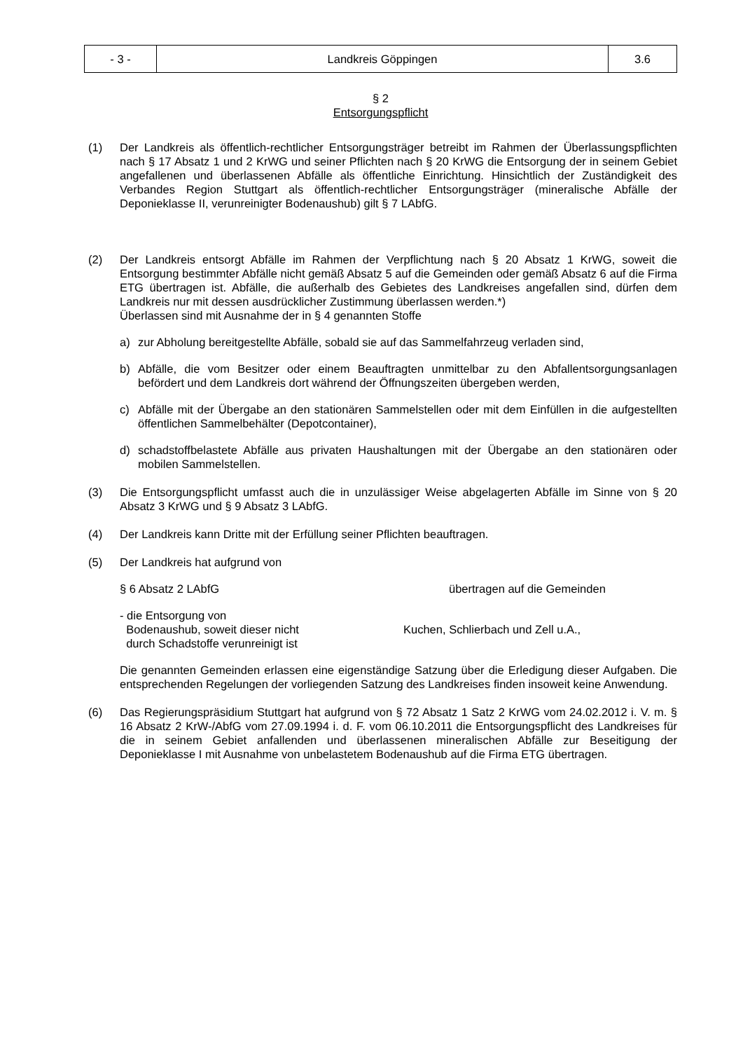| - 3 - | Landkreis Göppingen | 3.6 |
§ 2
Entsorgungspflicht
(1) Der Landkreis als öffentlich-rechtlicher Entsorgungsträger betreibt im Rahmen der Überlassungspflichten nach § 17 Absatz 1 und 2 KrWG und seiner Pflichten nach § 20 KrWG die Entsorgung der in seinem Gebiet angefallenen und überlassenen Abfälle als öffentliche Einrichtung. Hinsichtlich der Zuständigkeit des Verbandes Region Stuttgart als öffentlich-rechtlicher Entsorgungsträger (mineralische Abfälle der Deponieklasse II, verunreinigter Bodenaushub) gilt § 7 LAbfG.
(2) Der Landkreis entsorgt Abfälle im Rahmen der Verpflichtung nach § 20 Absatz 1 KrWG, soweit die Entsorgung bestimmter Abfälle nicht gemäß Absatz 5 auf die Gemeinden oder gemäß Absatz 6 auf die Firma ETG übertragen ist. Abfälle, die außerhalb des Gebietes des Landkreises angefallen sind, dürfen dem Landkreis nur mit dessen ausdrücklicher Zustimmung überlassen werden.*)
Überlassen sind mit Ausnahme der in § 4 genannten Stoffe
a) zur Abholung bereitgestellte Abfälle, sobald sie auf das Sammelfahrzeug verladen sind,
b) Abfälle, die vom Besitzer oder einem Beauftragten unmittelbar zu den Abfallentsorgungsanlagen befördert und dem Landkreis dort während der Öffnungszeiten übergeben werden,
c) Abfälle mit der Übergabe an den stationären Sammelstellen oder mit dem Einfüllen in die aufgestellten öffentlichen Sammelbehälter (Depotcontainer),
d) schadstoffbelastete Abfälle aus privaten Haushaltungen mit der Übergabe an den stationären oder mobilen Sammelstellen.
(3) Die Entsorgungspflicht umfasst auch die in unzulässiger Weise abgelagerten Abfälle im Sinne von § 20 Absatz 3 KrWG und § 9 Absatz 3 LAbfG.
(4) Der Landkreis kann Dritte mit der Erfüllung seiner Pflichten beauftragen.
(5) Der Landkreis hat aufgrund von
§ 6 Absatz 2 LAbfG übertragen auf die Gemeinden
- die Entsorgung von
Bodenaushub, soweit dieser nicht
durch Schadstoffe verunreinigt ist
Kuchen, Schlierbach und Zell u.A.,
Die genannten Gemeinden erlassen eine eigenständige Satzung über die Erledigung dieser Aufgaben. Die entsprechenden Regelungen der vorliegenden Satzung des Landkreises finden insoweit keine Anwendung.
(6) Das Regierungspräsidium Stuttgart hat aufgrund von § 72 Absatz 1 Satz 2 KrWG vom 24.02.2012 i. V. m. § 16 Absatz 2 KrW-/AbfG vom 27.09.1994 i. d. F. vom 06.10.2011 die Entsorgungspflicht des Landkreises für die in seinem Gebiet anfallenden und überlassenen mineralischen Abfälle zur Beseitigung der Deponieklasse I mit Ausnahme von unbelastetem Bodenaushub auf die Firma ETG übertragen.